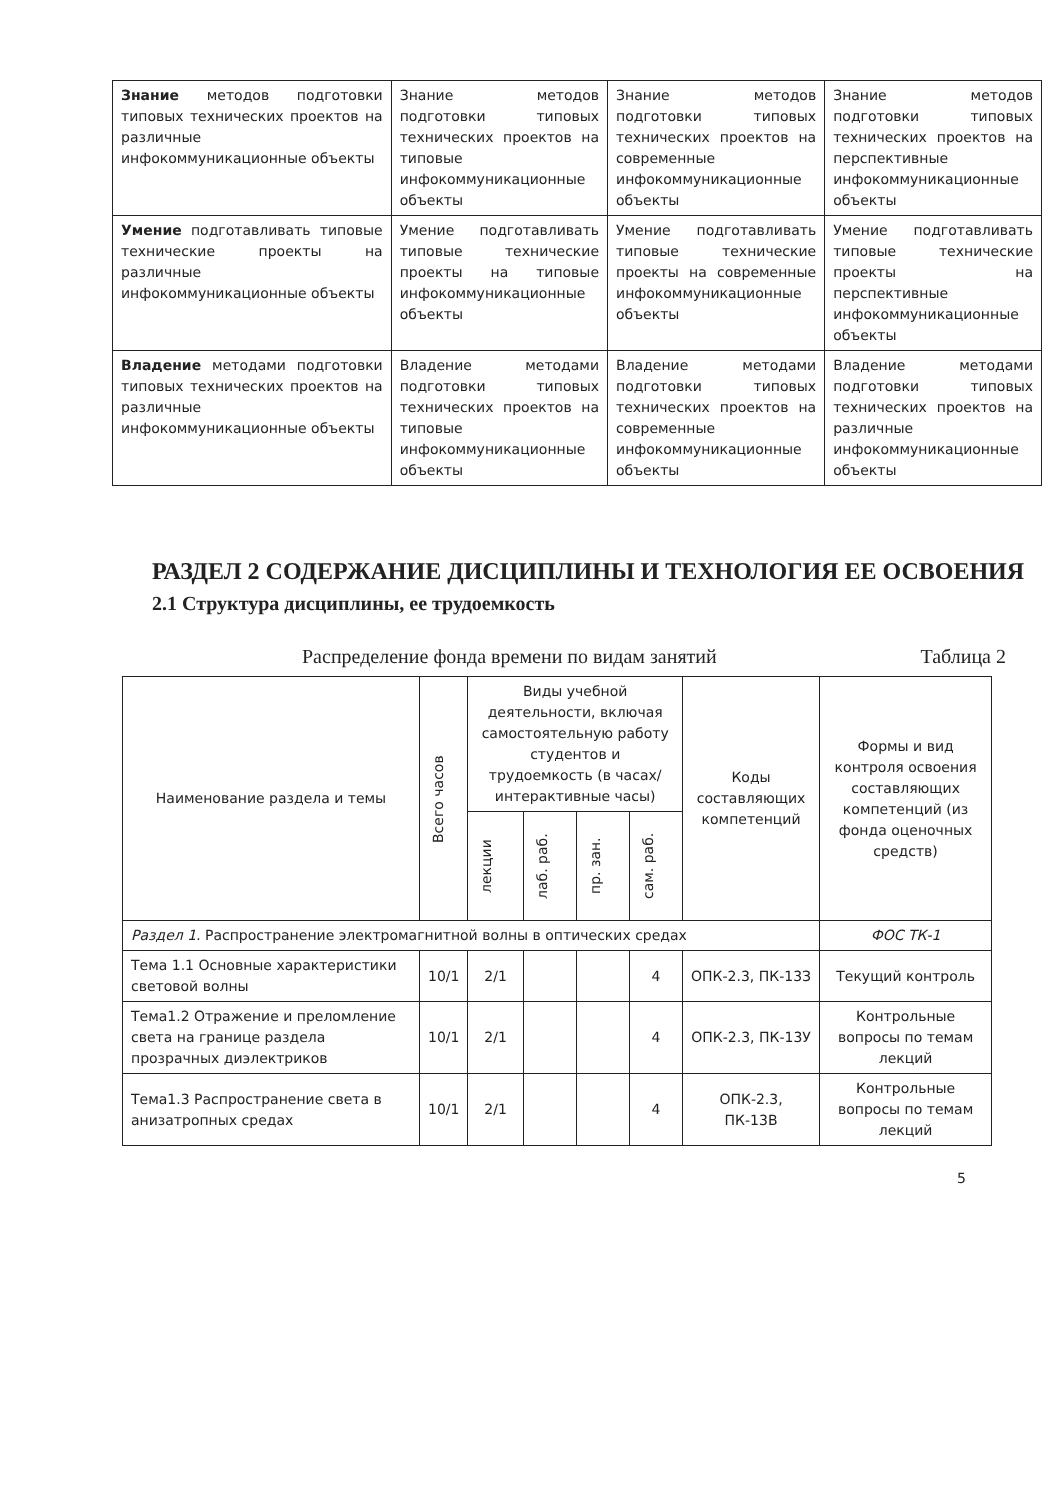| Знание методов подготовки типовых технических проектов на различные инфокоммуникационные объекты | Знание методов подготовки типовых технических проектов на типовые инфокоммуникационные объекты | Знание методов подготовки типовых технических проектов на современные инфокоммуникационные объекты | Знание методов подготовки типовых технических проектов на перспективные инфокоммуникационные объекты |
| Умение подготавливать типовые технические проекты на различные инфокоммуникационные объекты | Умение подготавливать типовые технические проекты на типовые инфокоммуникационные объекты | Умение подготавливать типовые технические проекты на современные инфокоммуникационные объекты | Умение подготавливать типовые технические проекты на перспективные инфокоммуникационные объекты |
| Владение методами подготовки типовых технических проектов на различные инфокоммуникационные объекты | Владение методами подготовки типовых технических проектов на типовые инфокоммуникационные объекты | Владение методами подготовки типовых технических проектов на современные инфокоммуникационные объекты | Владение методами подготовки типовых технических проектов на различные инфокоммуникационные объекты |
РАЗДЕЛ 2 СОДЕРЖАНИЕ ДИСЦИПЛИНЫ И ТЕХНОЛОГИЯ ЕЕ ОСВОЕНИЯ
2.1 Структура дисциплины, ее трудоемкость
Распределение фонда времени по видам занятий Таблица 2
| Наименование раздела и темы | Всего часов | Виды учебной деятельности, включая самостоятельную работу студентов и трудоемкость (в часах/интерактивные часы) | | | | Коды составляющих компетенций | Формы и вид контроля освоения составляющих компетенций (из фонда оценочных средств) |
| --- | --- | --- | --- | --- | --- | --- | --- |
| | | лекции | лаб. раб. | пр. зан. | сам. раб. | | |
| Раздел 1. Распространение электромагнитной волны в оптических средах | | | | | | | ФОС ТК-1 |
| Тема 1.1 Основные характеристики световой волны | 10/1 | 2/1 | | | 4 | ОПК-2.3, ПК-13З | Текущий контроль |
| Тема1.2 Отражение и преломление света на границе раздела прозрачных диэлектриков | 10/1 | 2/1 | | | 4 | ОПК-2.3, ПК-13У | Контрольные вопросы по темам лекций |
| Тема1.3 Распространение света в анизатропных средах | 10/1 | 2/1 | | | 4 | ОПК-2.3, ПК-13В | Контрольные вопросы по темам лекций |
5